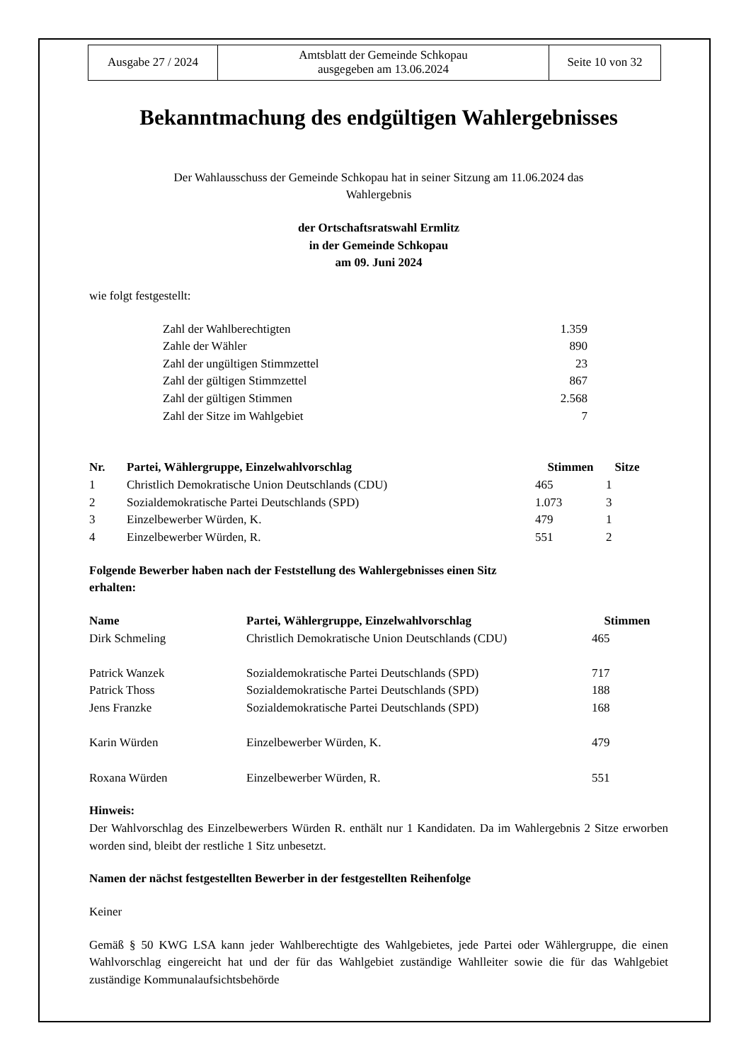| Ausgabe 27 / 2024 | Amtsblatt der Gemeinde Schkopau ausgegeben am 13.06.2024 | Seite 10 von 32 |
Bekanntmachung des endgültigen Wahlergebnisses
Der Wahlausschuss der Gemeinde Schkopau hat in seiner Sitzung am 11.06.2024 das
Wahlergebnis
der Ortschaftsratswahl Ermlitz
in der Gemeinde Schkopau
am 09. Juni 2024
wie folgt festgestellt:
| Zahl der Wahlberechtigten | 1.359 |
| Zahle der Wähler | 890 |
| Zahl der ungültigen Stimmzettel | 23 |
| Zahl der gültigen Stimmzettel | 867 |
| Zahl der gültigen Stimmen | 2.568 |
| Zahl der Sitze im Wahlgebiet | 7 |
| Nr. | Partei, Wählergruppe, Einzelwahlvorschlag | Stimmen | Sitze |
| --- | --- | --- | --- |
| 1 | Christlich Demokratische Union Deutschlands (CDU) | 465 | 1 |
| 2 | Sozialdemokratische Partei Deutschlands (SPD) | 1.073 | 3 |
| 3 | Einzelbewerber Würden, K. | 479 | 1 |
| 4 | Einzelbewerber Würden, R. | 551 | 2 |
Folgende Bewerber haben nach der Feststellung des Wahlergebnisses einen Sitz
erhalten:
| Name | Partei, Wählergruppe, Einzelwahlvorschlag | Stimmen |
| --- | --- | --- |
| Dirk Schmeling | Christlich Demokratische Union Deutschlands (CDU) | 465 |
| Patrick Wanzek | Sozialdemokratische Partei Deutschlands (SPD) | 717 |
| Patrick Thoss | Sozialdemokratische Partei Deutschlands (SPD) | 188 |
| Jens Franzke | Sozialdemokratische Partei Deutschlands (SPD) | 168 |
| Karin Würden | Einzelbewerber Würden, K. | 479 |
| Roxana Würden | Einzelbewerber Würden, R. | 551 |
Hinweis:
Der Wahlvorschlag des Einzelbewerbers Würden R. enthält nur 1 Kandidaten. Da im Wahlergebnis 2 Sitze erworben worden sind, bleibt der restliche 1 Sitz unbesetzt.
Namen der nächst festgestellten Bewerber in der festgestellten Reihenfolge
Keiner
Gemäß § 50 KWG LSA kann jeder Wahlberechtigte des Wahlgebietes, jede Partei oder Wählergruppe, die einen Wahlvorschlag eingereicht hat und der für das Wahlgebiet zuständige Wahlleiter sowie die für das Wahlgebiet zuständige Kommunalaufsichtsbehörde